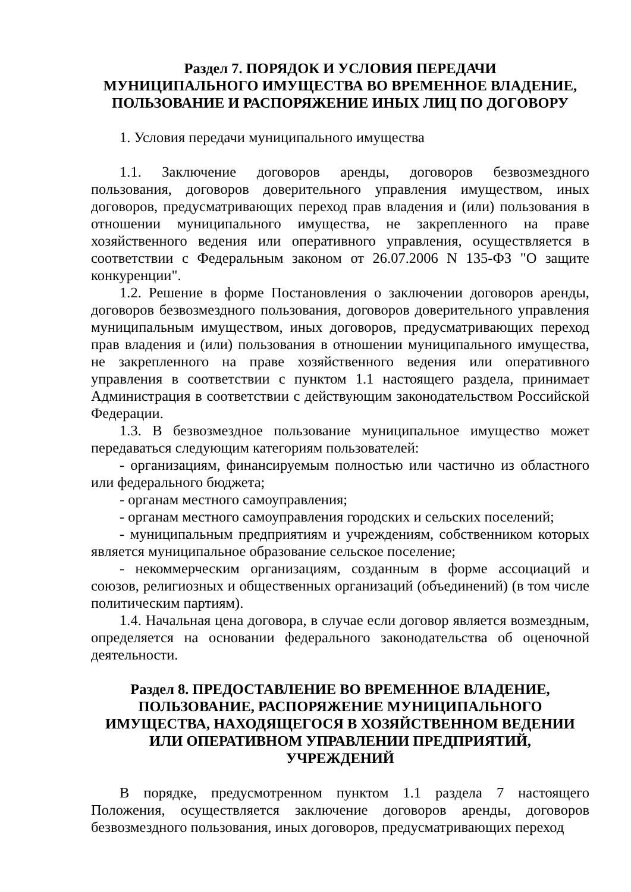Раздел 7. ПОРЯДОК И УСЛОВИЯ ПЕРЕДАЧИ
МУНИЦИПАЛЬНОГО ИМУЩЕСТВА ВО ВРЕМЕННОЕ ВЛАДЕНИЕ,
ПОЛЬЗОВАНИЕ И РАСПОРЯЖЕНИЕ ИНЫХ ЛИЦ ПО ДОГОВОРУ
1. Условия передачи муниципального имущества
1.1. Заключение договоров аренды, договоров безвозмездного пользования, договоров доверительного управления имуществом, иных договоров, предусматривающих переход прав владения и (или) пользования в отношении муниципального имущества, не закрепленного на праве хозяйственного ведения или оперативного управления, осуществляется в соответствии с Федеральным законом от 26.07.2006 N 135-ФЗ "О защите конкуренции".
1.2. Решение в форме Постановления о заключении договоров аренды, договоров безвозмездного пользования, договоров доверительного управления муниципальным имуществом, иных договоров, предусматривающих переход прав владения и (или) пользования в отношении муниципального имущества, не закрепленного на праве хозяйственного ведения или оперативного управления в соответствии с пунктом 1.1 настоящего раздела, принимает Администрация в соответствии с действующим законодательством Российской Федерации.
1.3. В безвозмездное пользование муниципальное имущество может передаваться следующим категориям пользователей:
- организациям, финансируемым полностью или частично из областного или федерального бюджета;
- органам местного самоуправления;
- органам местного самоуправления городских и сельских поселений;
- муниципальным предприятиям и учреждениям, собственником которых является муниципальное образование сельское поселение;
- некоммерческим организациям, созданным в форме ассоциаций и союзов, религиозных и общественных организаций (объединений) (в том числе политическим партиям).
1.4. Начальная цена договора, в случае если договор является возмездным, определяется на основании федерального законодательства об оценочной деятельности.
Раздел 8. ПРЕДОСТАВЛЕНИЕ ВО ВРЕМЕННОЕ ВЛАДЕНИЕ,
ПОЛЬЗОВАНИЕ, РАСПОРЯЖЕНИЕ МУНИЦИПАЛЬНОГО
ИМУЩЕСТВА, НАХОДЯЩЕГОСЯ В ХОЗЯЙСТВЕННОМ ВЕДЕНИИ
ИЛИ ОПЕРАТИВНОМ УПРАВЛЕНИИ ПРЕДПРИЯТИЙ,
УЧРЕЖДЕНИЙ
В порядке, предусмотренном пунктом 1.1 раздела 7 настоящего Положения, осуществляется заключение договоров аренды, договоров безвозмездного пользования, иных договоров, предусматривающих переход